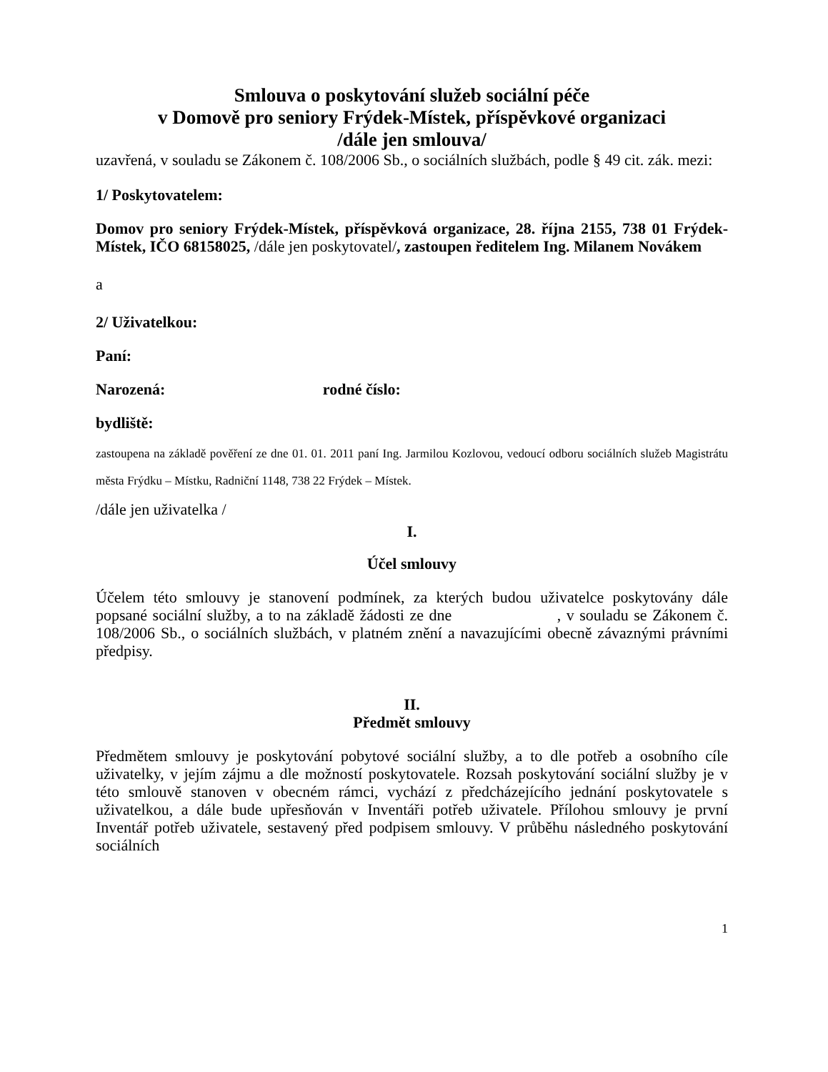Smlouva o poskytování služeb sociální péče
v Domově pro seniory Frýdek-Místek, příspěvkové organizaci
/dále jen smlouva/
uzavřená, v souladu se Zákonem č. 108/2006 Sb., o sociálních službách, podle § 49 cit. zák. mezi:
1/ Poskytovatelem:
Domov pro seniory Frýdek-Místek, příspěvková organizace, 28. října 2155, 738 01 Frýdek-Místek, IČO 68158025, /dále jen poskytovatel/, zastoupen ředitelem Ing. Milanem Novákem
a
2/ Uživatelkou:
Paní:
Narozená: rodné číslo:
bydliště:
zastoupena na základě pověření ze dne 01. 01. 2011 paní Ing. Jarmilou Kozlovou, vedoucí odboru sociálních služeb Magistrátu města Frýdku – Místku, Radniční 1148, 738 22 Frýdek – Místek.
/dále jen uživatelka /
I.
Účel smlouvy
Účelem této smlouvy je stanovení podmínek, za kterých budou uživatelce poskytovány dále popsané sociální služby, a to na základě žádosti ze dne , v souladu se Zákonem č. 108/2006 Sb., o sociálních službách, v platném znění a navazujícími obecně závaznými právními předpisy.
II.
Předmět smlouvy
Předmětem smlouvy je poskytování pobytové sociální služby, a to dle potřeb a osobního cíle uživatelky, v jejím zájmu a dle možností poskytovatele. Rozsah poskytování sociální služby je v této smlouvě stanoven v obecném rámci, vychází z předcházejícího jednání poskytovatele s uživatelkou, a dále bude upřesňován v Inventáři potřeb uživatele. Přílohou smlouvy je první Inventář potřeb uživatele, sestavený před podpisem smlouvy. V průběhu následného poskytování sociálních
1